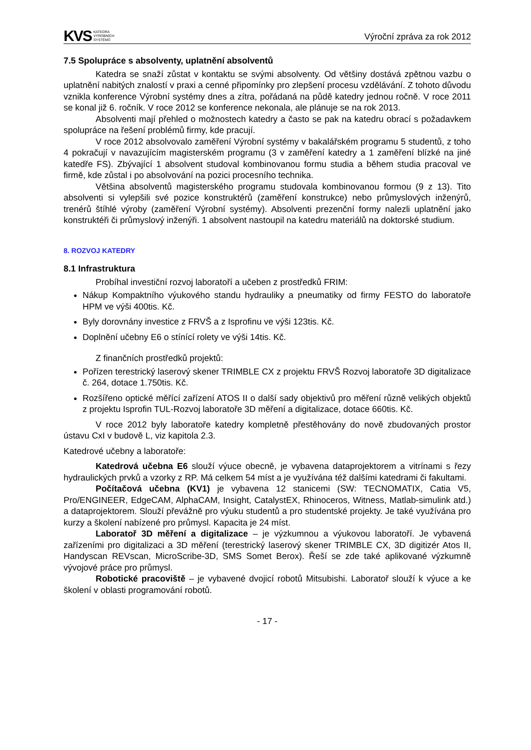KVS KATEDRA
VÝROBNÍCH
SYSTÉMŮ
Výroční zpráva za rok 2012
7.5 Spolupráce s absolventy, uplatnění absolventů
Katedra se snaží zůstat v kontaktu se svými absolventy. Od většiny dostává zpětnou vazbu o uplatnění nabitých znalostí v praxi a cenné připomínky pro zlepšení procesu vzdělávání. Z tohoto důvodu vznikla konference Výrobní systémy dnes a zítra, pořádaná na půdě katedry jednou ročně. V roce 2011 se konal již 6. ročník. V roce 2012 se konference nekonala, ale plánuje se na rok 2013.
Absolventi mají přehled o možnostech katedry a často se pak na katedru obrací s požadavkem spolupráce na řešení problémů firmy, kde pracují.
V roce 2012 absolvovalo zaměření Výrobní systémy v bakalářském programu 5 studentů, z toho 4 pokračují v navazujícím magisterském programu (3 v zaměření katedry a 1 zaměření blízké na jiné katedře FS). Zbývající 1 absolvent studoval kombinovanou formu studia a během studia pracoval ve firmě, kde zůstal i po absolvování na pozici procesního technika.
Většina absolventů magisterského programu studovala kombinovanou formou (9 z 13). Tito absolventi si vylepšili své pozice konstruktérů (zaměření konstrukce) nebo průmyslových inženýrů, trenérů štíhlé výroby (zaměření Výrobní systémy). Absolventi prezenční formy nalezli uplatnění jako konstruktéři či průmyslový inženýři. 1 absolvent nastoupil na katedru materiálů na doktorské studium.
8. ROZVOJ KATEDRY
8.1 Infrastruktura
Probíhal investiční rozvoj laboratoří a učeben z prostředků FRIM:
Nákup Kompaktního výukového standu hydrauliky a pneumatiky od firmy FESTO do laboratoře HPM ve výši 400tis. Kč.
Byly dorovnány investice z FRVŠ a z Isprofinu ve výši 123tis. Kč.
Doplnění učebny E6 o stínící rolety ve výši 14tis. Kč.
Z finančních prostředků projektů:
Pořízen terestrický laserový skener TRIMBLE CX z projektu FRVŠ Rozvoj laboratoře 3D digitalizace č. 264, dotace 1.750tis. Kč.
Rozšířeno optické měřící zařízení ATOS II o další sady objektivů pro měření různě velikých objektů z projektu Isprofin TUL-Rozvoj laboratoře 3D měření a digitalizace, dotace 660tis. Kč.
V roce 2012 byly laboratoře katedry kompletně přestěhovány do nově zbudovaných prostor ústavu CxI v budově L, viz kapitola 2.3.
Katedrové učebny a laboratoře:
Katedrová učebna E6 slouží výuce obecně, je vybavena dataprojektorem a vitrínami s řezy hydraulických prvků a vzorky z RP. Má celkem 54 míst a je využívána též dalšími katedrami či fakultami.
Počítačová učebna (KV1) je vybavena 12 stanicemi (SW: TECNOMATIX, Catia V5, Pro/ENGINEER, EdgeCAM, AlphaCAM, Insight, CatalystEX, Rhinoceros, Witness, Matlab-simulink atd.) a dataprojektorem. Slouží převážně pro výuku studentů a pro studentské projekty. Je také využívána pro kurzy a školení nabízené pro průmysl. Kapacita je 24 míst.
Laboratoř 3D měření a digitalizace – je výzkumnou a výukovou laboratoří. Je vybavená zařízeními pro digitalizaci a 3D měření (terestrický laserový skener TRIMBLE CX, 3D digitizér Atos II, Handyscan REVscan, MicroScribe-3D, SMS Somet Berox). Řeší se zde také aplikované výzkumně vývojové práce pro průmysl.
Robotické pracoviště – je vybavené dvojicí robotů Mitsubishi. Laboratoř slouží k výuce a ke školení v oblasti programování robotů.
- 17 -